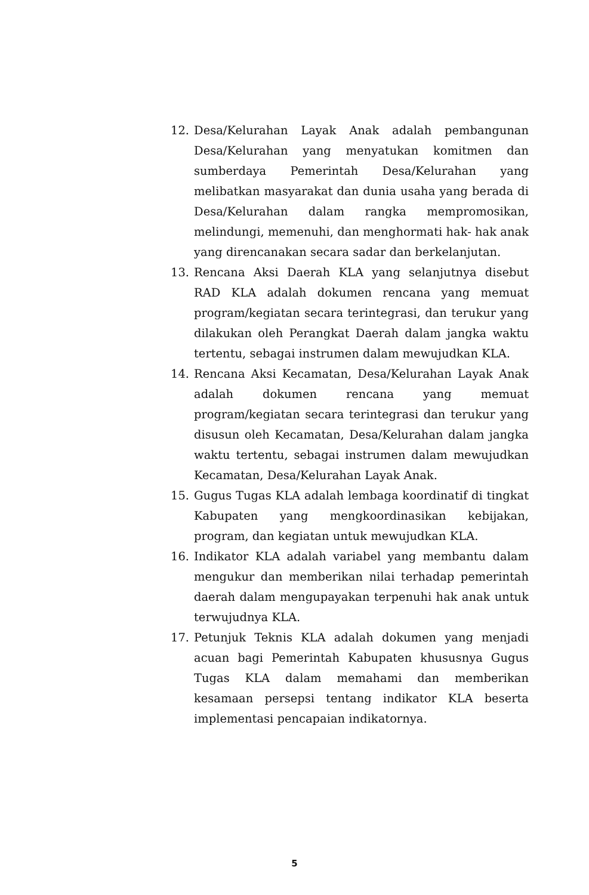12. Desa/Kelurahan Layak Anak adalah pembangunan Desa/Kelurahan yang menyatukan komitmen dan sumberdaya Pemerintah Desa/Kelurahan yang melibatkan masyarakat dan dunia usaha yang berada di Desa/Kelurahan dalam rangka mempromosikan, melindungi, memenuhi, dan menghormati hak- hak anak yang direncanakan secara sadar dan berkelanjutan.
13. Rencana Aksi Daerah KLA yang selanjutnya disebut RAD KLA adalah dokumen rencana yang memuat program/kegiatan secara terintegrasi, dan terukur yang dilakukan oleh Perangkat Daerah dalam jangka waktu tertentu, sebagai instrumen dalam mewujudkan KLA.
14. Rencana Aksi Kecamatan, Desa/Kelurahan Layak Anak adalah dokumen rencana yang memuat program/kegiatan secara terintegrasi dan terukur yang disusun oleh Kecamatan, Desa/Kelurahan dalam jangka waktu tertentu, sebagai instrumen dalam mewujudkan Kecamatan, Desa/Kelurahan Layak Anak.
15. Gugus Tugas KLA adalah lembaga koordinatif di tingkat Kabupaten yang mengkoordinasikan kebijakan, program, dan kegiatan untuk mewujudkan KLA.
16. Indikator KLA adalah variabel yang membantu dalam mengukur dan memberikan nilai terhadap pemerintah daerah dalam mengupayakan terpenuhi hak anak untuk terwujudnya KLA.
17. Petunjuk Teknis KLA adalah dokumen yang menjadi acuan bagi Pemerintah Kabupaten khususnya Gugus Tugas KLA dalam memahami dan memberikan kesamaan persepsi tentang indikator KLA beserta implementasi pencapaian indikatornya.
5